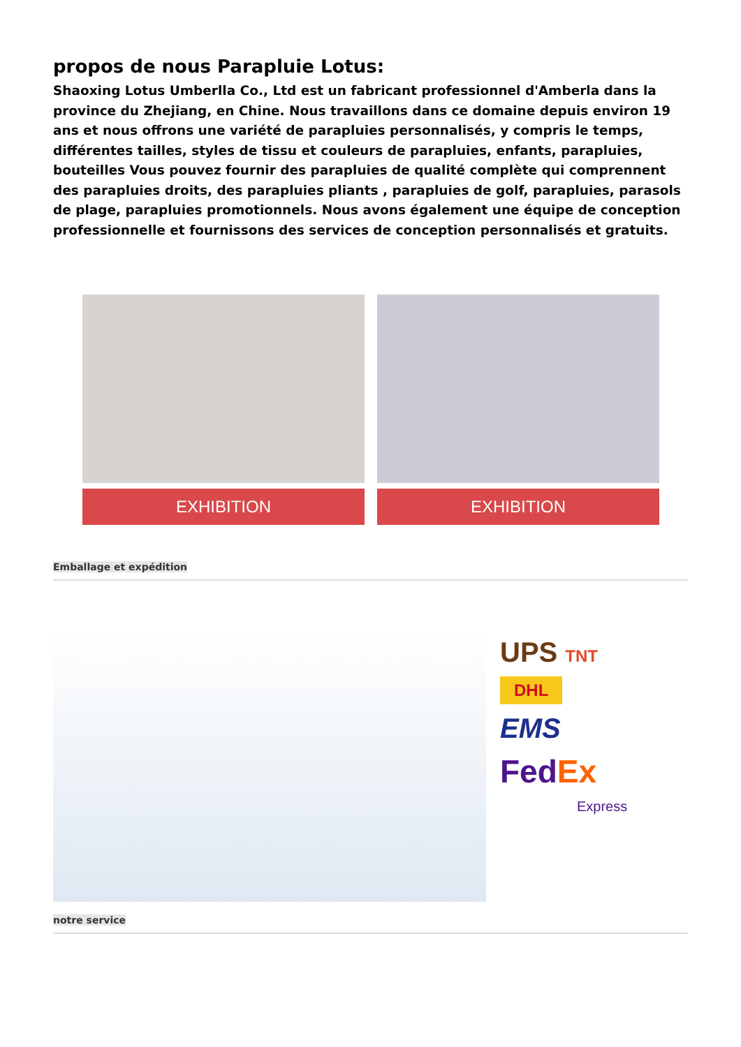propos de nous Parapluie Lotus:
Shaoxing Lotus Umberlla Co., Ltd est un fabricant professionnel d'Amberla dans la province du Zhejiang, en Chine. Nous travaillons dans ce domaine depuis environ 19 ans et nous offrons une variété de parapluies personnalisés, y compris le temps, différentes tailles, styles de tissu et couleurs de parapluies, enfants, parapluies, bouteilles Vous pouvez fournir des parapluies de qualité complète qui comprennent des parapluies droits, des parapluies pliants , parapluies de golf, parapluies, parasols de plage, parapluies promotionnels. Nous avons également une équipe de conception professionnelle et fournissons des services de conception personnalisés et gratuits.
EXHIBITION EXHIBITION
Emballage et expédition
UPS TNT
DHL
EMS
FedEx
Express
notre service